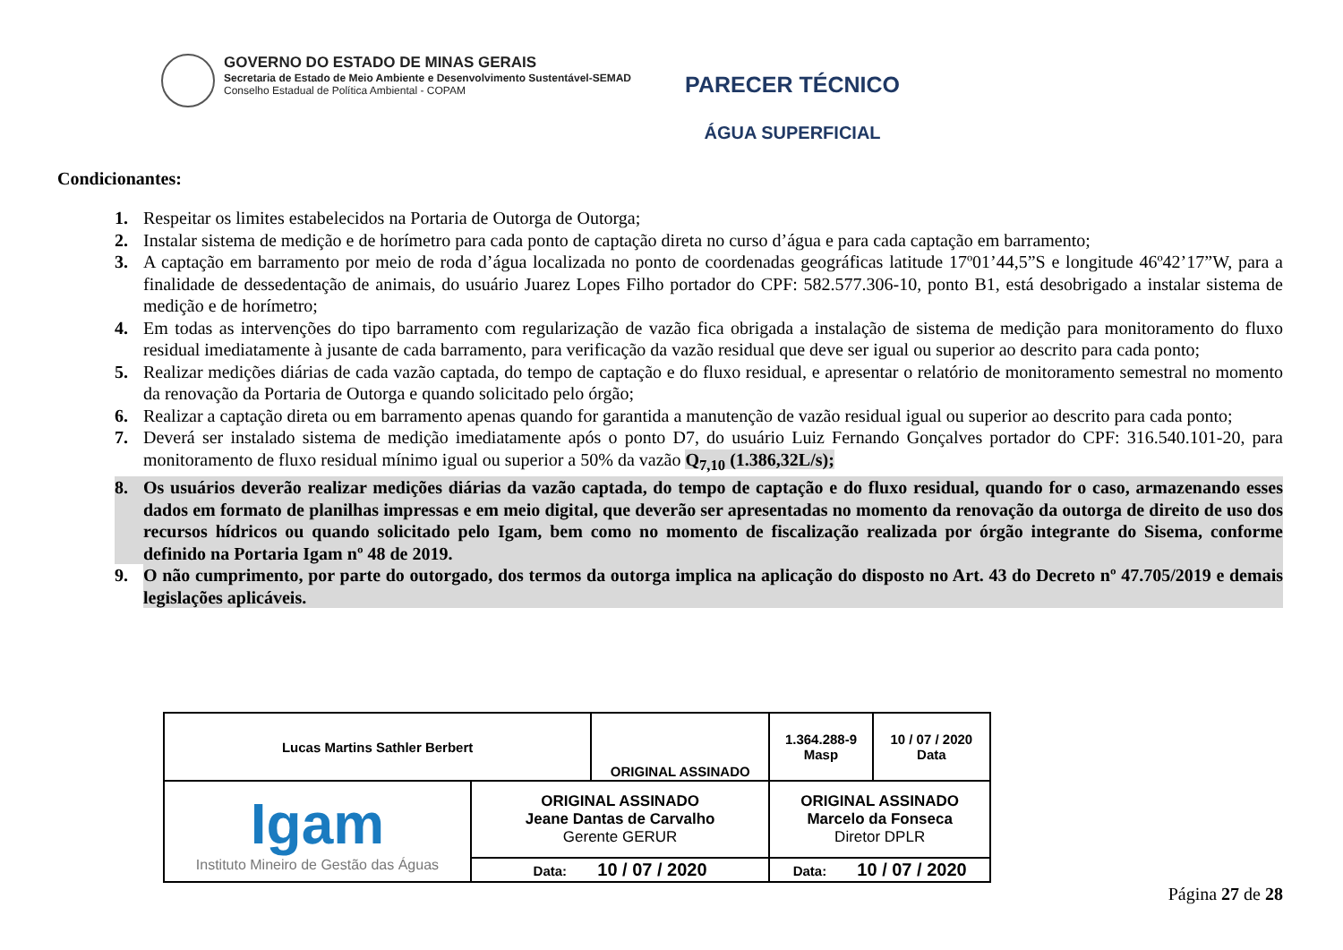GOVERNO DO ESTADO DE MINAS GERAIS
Secretaria de Estado de Meio Ambiente e Desenvolvimento Sustentável-SEMAD
Conselho Estadual de Política Ambiental - COPAM
PARECER TÉCNICO
ÁGUA SUPERFICIAL
Condicionantes:
1. Respeitar os limites estabelecidos na Portaria de Outorga de Outorga;
2. Instalar sistema de medição e de horímetro para cada ponto de captação direta no curso d’água e para cada captação em barramento;
3. A captação em barramento por meio de roda d’água localizada no ponto de coordenadas geográficas latitude 17º01’44,5”S e longitude 46º42’17”W, para a finalidade de dessedentação de animais, do usuário Juarez Lopes Filho portador do CPF: 582.577.306-10, ponto B1, está desobrigado a instalar sistema de medição e de horímetro;
4. Em todas as intervenções do tipo barramento com regularização de vazão fica obrigada a instalação de sistema de medição para monitoramento do fluxo residual imediatamente à jusante de cada barramento, para verificação da vazão residual que deve ser igual ou superior ao descrito para cada ponto;
5. Realizar medições diárias de cada vazão captada, do tempo de captação e do fluxo residual, e apresentar o relatório de monitoramento semestral no momento da renovação da Portaria de Outorga e quando solicitado pelo órgão;
6. Realizar a captação direta ou em barramento apenas quando for garantida a manutenção de vazão residual igual ou superior ao descrito para cada ponto;
7. Deverá ser instalado sistema de medição imediatamente após o ponto D7, do usuário Luiz Fernando Gonçalves portador do CPF: 316.540.101-20, para monitoramento de fluxo residual mínimo igual ou superior a 50% da vazão Q<sub>7,10</sub> (1.386,32L/s);
8. Os usuários deverão realizar medições diárias da vazão captada, do tempo de captação e do fluxo residual, quando for o caso, armazenando esses dados em formato de planilhas impressas e em meio digital, que deverão ser apresentadas no momento da renovação da outorga de direito de uso dos recursos hídricos ou quando solicitado pelo Igam, bem como no momento de fiscalização realizada por órgão integrante do Sisema, conforme definido na Portaria Igam nº 48 de 2019.
9. O não cumprimento, por parte do outorgado, dos termos da outorga implica na aplicação do disposto no Art. 43 do Decreto nº 47.705/2019 e demais legislações aplicáveis.
| Lucas Martins Sathler Berbert | | ORIGINAL ASSINADO | | 1.364.288-9 Masp | 10 / 07 / 2020 Data |
| Igam Instituto Mineiro de Gestão das Águas | ORIGINAL ASSINADO Jeane Dantas de Carvalho Gerente GERUR | | ORIGINAL ASSINADO Marcelo da Fonseca Diretor DPLR | | |
| | Data: 10 / 07 / 2020 | | Data: 10 / 07 / 2020 | | |
Página 27 de 28